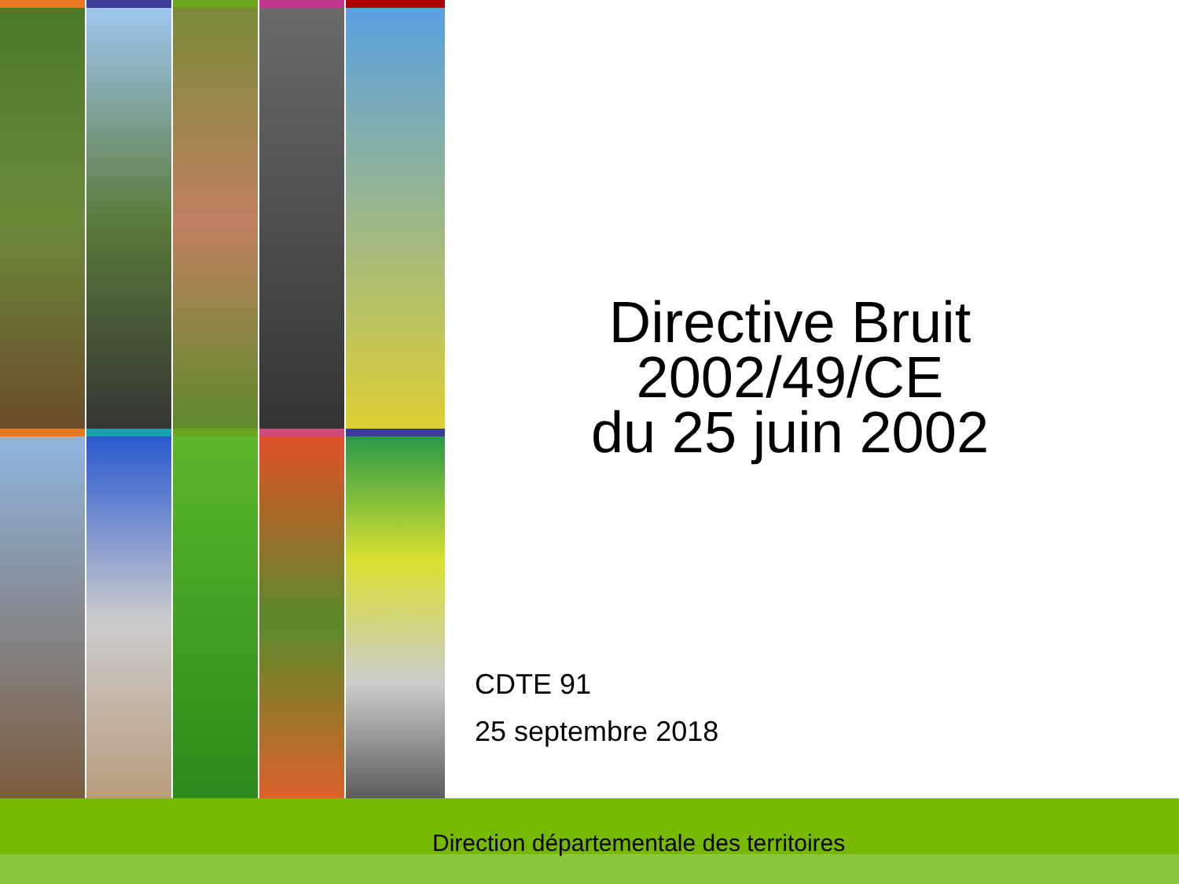Directive Bruit
2002/49/CE
du 25 juin 2002
CDTE 91
25 septembre 2018
Direction départementale des territoires